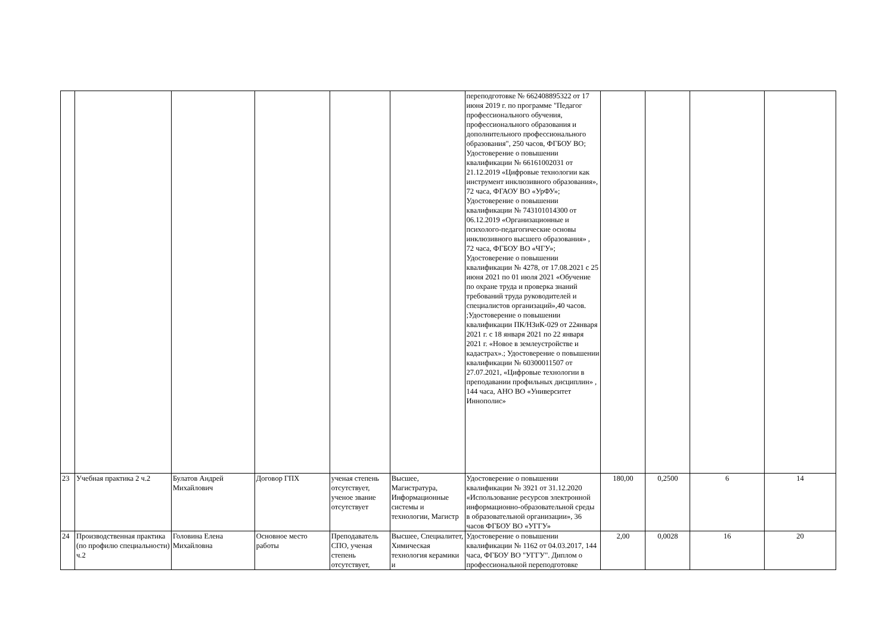| | | | | | | переподготовке № 662408895322 от 17 июня 2019 г. по программе "Педагог профессионального обучения, профессионального образования и дополнительного профессионального образования", 250 часов, ФГБОУ ВО; Удостоверение о повышении квалификации № 66161002031 от 21.12.2019 «Цифровые технологии как инструмент инклюзивного образования», 72 часа, ФГАОУ ВО «УрФУ»; Удостоверение о повышении квалификации № 743101014300 от 06.12.2019 «Организационные и психолого-педагогические основы инклюзивного высшего образования» , 72 часа, ФГБОУ ВО «ЧГУ»; Удостоверение о повышении квалификации № 4278, от 17.08.2021 с 25 июня 2021 по 01 июля 2021 «Обучение по охране труда и проверка знаний требований труда руководителей и специалистов организаций»,40 часов. ;Удостоверение о повышении квалификации ПК/НЗиК-029 от 22января 2021 г. с 18 января 2021 по 22 января 2021 г. «Новое в землеустройстве и кадастрах».; Удостоверение о повышении квалификации № 60300011507 от 27.07.2021, «Цифровые технологии в преподавании профильных дисциплин» , 144 часа, АНО ВО «Университет Иннополис» | | | | |
| 23 | Учебная практика 2 ч.2 | Булатов Андрей Михайлович | Договор ГПХ | ученая степень отсутствует, ученое звание отсутствует | Высшее, Магистратура, Информационные системы и технологии, Магистр | Удостоверение о повышении квалификации № 3921 от 31.12.2020 «Использование ресурсов электронной информационно-образовательной среды в образовательной организации», 36 часов ФГБОУ ВО «УГГУ» | 180,00 | 0,2500 | 6 | 14 |
| 24 | Производственная практика (по профилю специальности) ч.2 | Головина Елена Михайловна | Основное место работы | Преподаватель СПО, ученая степень отсутствует, | Высшее, Специалитет, Химическая технология керамики и | Удостоверение о повышении квалификации № 1162 от 04.03.2017, 144 часа, ФГБОУ ВО "УГГУ". Диплом о профессиональной переподготовке | 2,00 | 0,0028 | 16 | 20 |